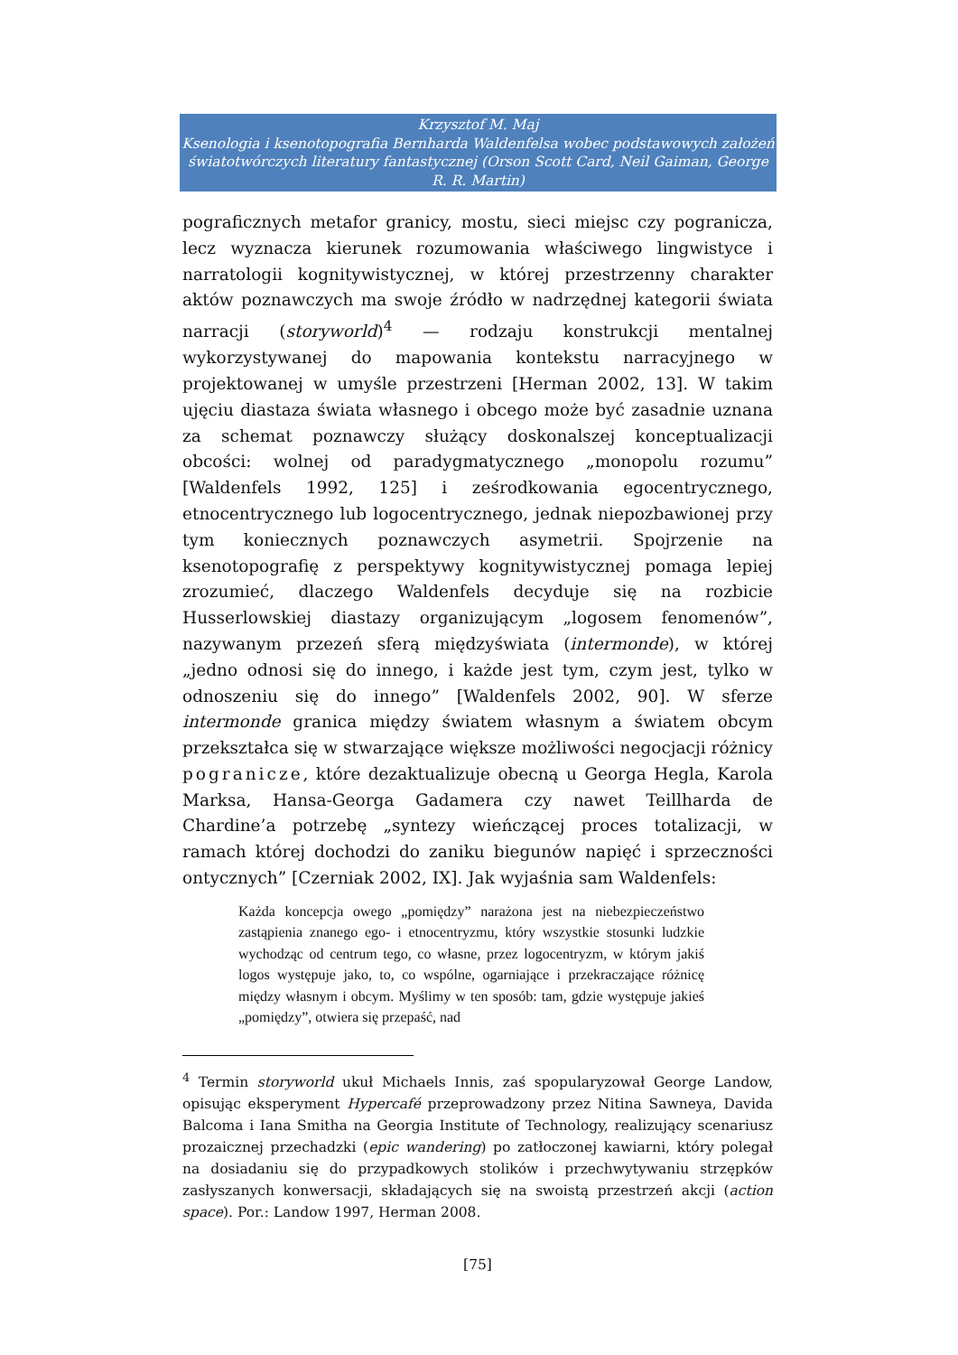Krzysztof M. Maj
Ksenologia i ksenotopografia Bernharda Waldenfelsa wobec podstawowych założeń światotwórczych literatury fantastycznej (Orson Scott Card, Neil Gaiman, George R. R. Martin)
pograficznych metafor granicy, mostu, sieci miejsc czy pogranicza, lecz wyznacza kierunek rozumowania właściwego lingwistyce i narratologii kognitywistycznej, w której przestrzenny charakter aktów poznawczych ma swoje źródło w nadrzędnej kategorii świata narracji (storyworld)<sup>4</sup> — rodzaju konstrukcji mentalnej wykorzystywanej do mapowania kontekstu narracyjnego w projektowanej w umyśle przestrzeni [Herman 2002, 13]. W takim ujęciu diastaza świata własnego i obcego może być zasadnie uznana za schemat poznawczy służący doskonalszej konceptualizacji obcości: wolnej od paradygmatycznego „monopolu rozumu” [Waldenfels 1992, 125] i ześrodkowania egocentrycznego, etnocentrycznego lub logocentrycznego, jednak niepozbawionej przy tym koniecznych poznawczych asymetrii. Spojrzenie na ksenotopografię z perspektywy kognitywistycznej pomaga lepiej zrozumieć, dlaczego Waldenfels decyduje się na rozbicie Husserlowskiej diastazy organizującym „logosem fenomenów”, nazywanym przezeń sferą międzyświata (intermonde), w której „jedno odnosi się do innego, i każde jest tym, czym jest, tylko w odnoszeniu się do innego” [Waldenfels 2002, 90]. W sferze intermonde granica między światem własnym a światem obcym przekształca się w stwarzające większe możliwości negocjacji różnicy pogranicze, które dezaktualizuje obecną u Georga Hegla, Karola Marksa, Hansa-Georga Gadamera czy nawet Teillharda de Chardine’a potrzebę „syntezy wieńczącej proces totalizacji, w ramach której dochodzi do zaniku biegunów napięć i sprzeczności ontycznych” [Czerniak 2002, IX]. Jak wyjaśnia sam Waldenfels:
Każda koncepcja owego „pomiędzy” narażona jest na niebezpieczeństwo zastąpienia znanego ego- i etnocentryzmu, który wszystkie stosunki ludzkie wychodząc od centrum tego, co własne, przez logocentryzm, w którym jakiś logos występuje jako, to, co wspólne, ogarniające i przekraczające różnicę między własnym i obcym. Myślimy w ten sposób: tam, gdzie występuje jakieś „pomiędzy”, otwiera się przepaść, nad
<sup>4</sup> Termin storyworld ukuł Michaels Innis, zaś spopularyzował George Landow, opisując eksperyment Hypercafé przeprowadzony przez Nitina Sawneya, Davida Balcoma i Iana Smitha na Georgia Institute of Technology, realizujący scenariusz prozaicznej przechadzki (epic wandering) po zatłoczonej kawiarni, który polegał na dosiadaniu się do przypadkowych stolików i przechwytywaniu strzępków zasłyszanych konwersacji, składających się na swoistą przestrzeń akcji (action space). Por.: Landow 1997, Herman 2008.
[75]